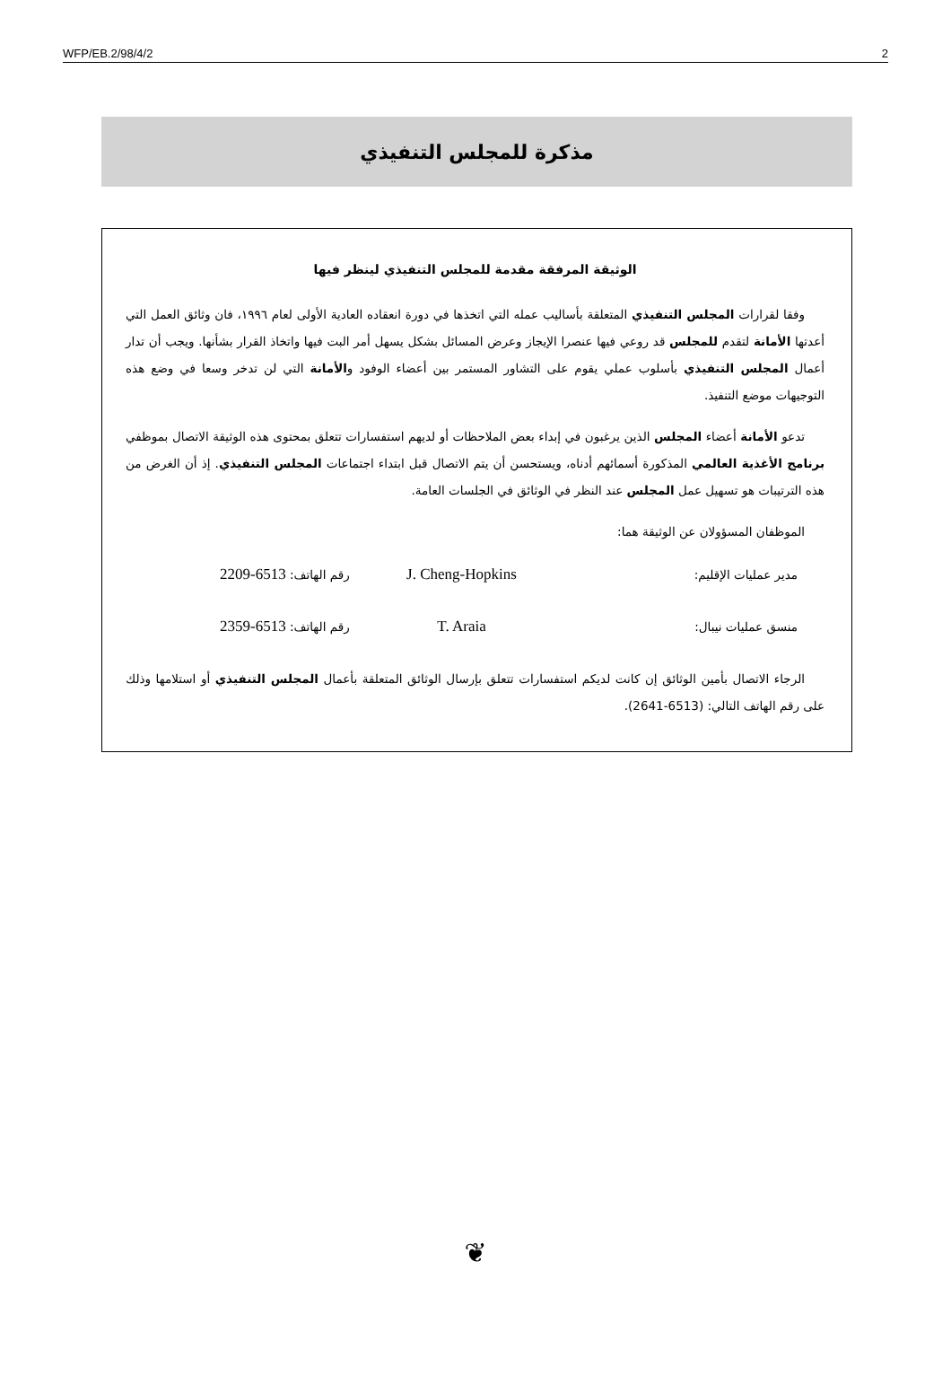WFP/EB.2/98/4/2 2
مذكرة للمجلس التنفيذي
الوثيقة المرفقة مقدمة للمجلس التنفيذي لينظر فيها
وفقا لقرارات المجلس التنفيذي المتعلقة بأساليب عمله التي اتخذها في دورة انعقاده العادية الأولى لعام ١٩٩٦، فان وثائق العمل التي أعدتها الأمانة لتقدم للمجلس قد روعي فيها عنصرا الإيجاز وعرض المسائل بشكل يسهل أمر البت فيها واتخاذ القرار بشأنها. ويجب أن تدار أعمال المجلس التنفيذي بأسلوب عملي يقوم على التشاور المستمر بين أعضاء الوفود والأمانة التي لن تدخر وسعا في وضع هذه التوجيهات موضع التنفيذ.
تدعو الأمانة أعضاء المجلس الذين يرغبون في إبداء بعض الملاحظات أو لديهم استفسارات تتعلق بمحتوى هذه الوثيقة الاتصال بموظفي برنامج الأغذية العالمي المذكورة أسمائهم أدناه، ويستحسن أن يتم الاتصال قبل ابتداء اجتماعات المجلس التنفيذي. إذ أن الغرض من هذه الترتيبات هو تسهيل عمل المجلس عند النظر في الوثائق في الجلسات العامة.
الموظفان المسؤولان عن الوثيقة هما:
مدير عمليات الإقليم:
J. Cheng-Hopkins
رقم الهاتف: 6513-2209
منسق عمليات نيبال:
T. Araia
رقم الهاتف: 6513-2359
الرجاء الاتصال بأمين الوثائق إن كانت لديكم استفسارات تتعلق بإرسال الوثائق المتعلقة بأعمال المجلس التنفيذي أو استلامها وذلك على رقم الهاتف التالي: (6513-2641).
❦